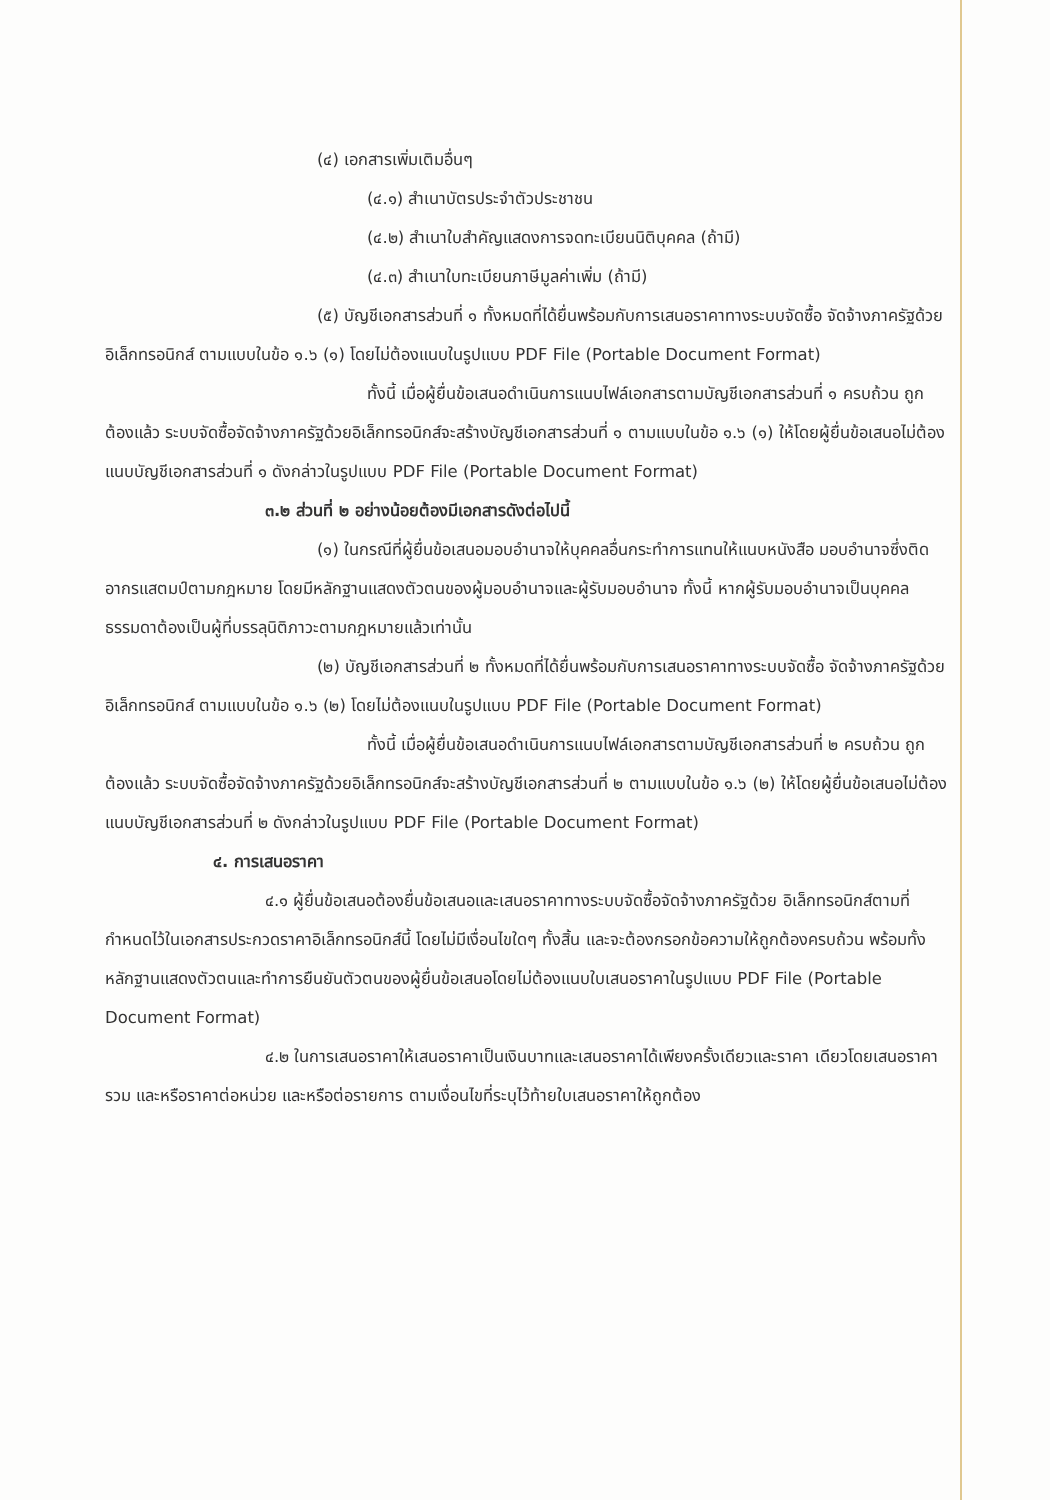(๔) เอกสารเพิ่มเติมอื่นๆ
(๔.๑) สำเนาบัตรประจำตัวประชาชน
(๔.๒) สำเนาใบสำคัญแสดงการจดทะเบียนนิติบุคคล (ถ้ามี)
(๔.๓) สำเนาใบทะเบียนภาษีมูลค่าเพิ่ม (ถ้ามี)
(๕) บัญชีเอกสารส่วนที่ ๑ ทั้งหมดที่ได้ยื่นพร้อมกับการเสนอราคาทางระบบจัดซื้อ จัดจ้างภาครัฐด้วยอิเล็กทรอนิกส์ ตามแบบในข้อ ๑.๖ (๑) โดยไม่ต้องแนบในรูปแบบ PDF File (Portable Document Format)
ทั้งนี้ เมื่อผู้ยื่นข้อเสนอดำเนินการแนบไฟล์เอกสารตามบัญชีเอกสารส่วนที่ ๑ ครบถ้วน ถูกต้องแล้ว ระบบจัดซื้อจัดจ้างภาครัฐด้วยอิเล็กทรอนิกส์จะสร้างบัญชีเอกสารส่วนที่ ๑ ตามแบบในข้อ ๑.๖ (๑) ให้โดยผู้ยื่นข้อเสนอไม่ต้องแนบบัญชีเอกสารส่วนที่ ๑ ดังกล่าวในรูปแบบ PDF File (Portable Document Format)
๓.๒ ส่วนที่ ๒ อย่างน้อยต้องมีเอกสารดังต่อไปนี้
(๑) ในกรณีที่ผู้ยื่นข้อเสนอมอบอำนาจให้บุคคลอื่นกระทำการแทนให้แนบหนังสือ มอบอำนาจซึ่งติดอากรแสตมป์ตามกฎหมาย โดยมีหลักฐานแสดงตัวตนของผู้มอบอำนาจและผู้รับมอบอำนาจ ทั้งนี้ หากผู้รับมอบอำนาจเป็นบุคคลธรรมดาต้องเป็นผู้ที่บรรลุนิติภาวะตามกฎหมายแล้วเท่านั้น
(๒) บัญชีเอกสารส่วนที่ ๒ ทั้งหมดที่ได้ยื่นพร้อมกับการเสนอราคาทางระบบจัดซื้อ จัดจ้างภาครัฐด้วยอิเล็กทรอนิกส์ ตามแบบในข้อ ๑.๖ (๒) โดยไม่ต้องแนบในรูปแบบ PDF File (Portable Document Format)
ทั้งนี้ เมื่อผู้ยื่นข้อเสนอดำเนินการแนบไฟล์เอกสารตามบัญชีเอกสารส่วนที่ ๒ ครบถ้วน ถูกต้องแล้ว ระบบจัดซื้อจัดจ้างภาครัฐด้วยอิเล็กทรอนิกส์จะสร้างบัญชีเอกสารส่วนที่ ๒ ตามแบบในข้อ ๑.๖ (๒) ให้โดยผู้ยื่นข้อเสนอไม่ต้องแนบบัญชีเอกสารส่วนที่ ๒ ดังกล่าวในรูปแบบ PDF File (Portable Document Format)
๔. การเสนอราคา
๔.๑ ผู้ยื่นข้อเสนอต้องยื่นข้อเสนอและเสนอราคาทางระบบจัดซื้อจัดจ้างภาครัฐด้วย อิเล็กทรอนิกส์ตามที่กำหนดไว้ในเอกสารประกวดราคาอิเล็กทรอนิกส์นี้ โดยไม่มีเงื่อนไขใดๆ ทั้งสิ้น และจะต้องกรอกข้อความให้ถูกต้องครบถ้วน พร้อมทั้งหลักฐานแสดงตัวตนและทำการยืนยันตัวตนของผู้ยื่นข้อเสนอโดยไม่ต้องแนบใบเสนอราคาในรูปแบบ PDF File (Portable Document Format)
๔.๒ ในการเสนอราคาให้เสนอราคาเป็นเงินบาทและเสนอราคาได้เพียงครั้งเดียวและราคา เดียวโดยเสนอราคารวม และหรือราคาต่อหน่วย และหรือต่อรายการ ตามเงื่อนไขที่ระบุไว้ท้ายใบเสนอราคาให้ถูกต้อง